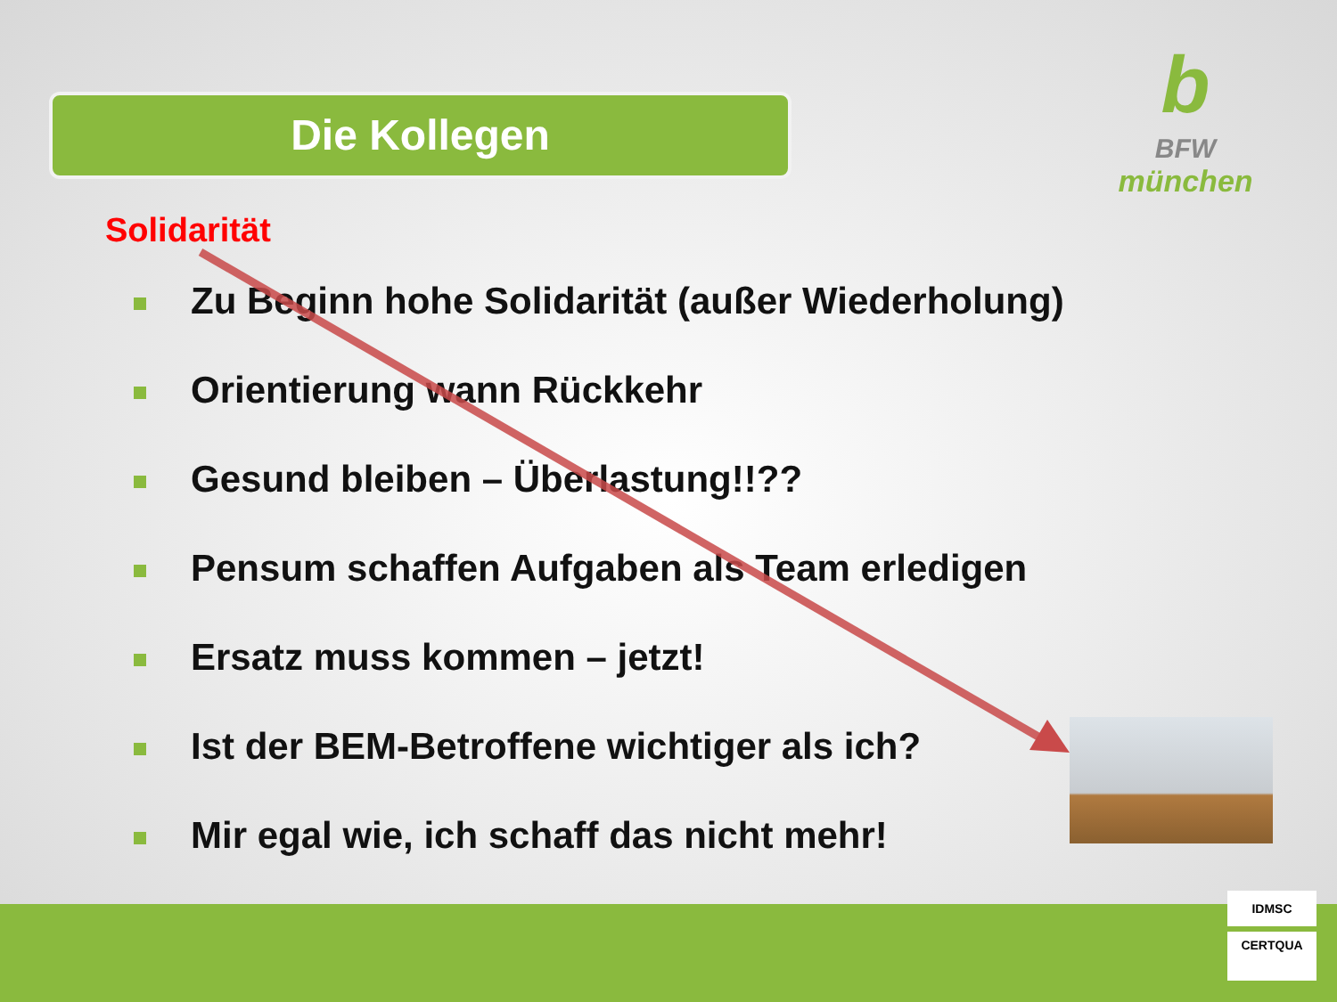Die Kollegen
b
BFW
münchen
Solidarität
Zu Beginn hohe Solidarität (außer Wiederholung)
Orientierung wann Rückkehr
Gesund bleiben – Überlastung!!??
Pensum schaffen Aufgaben als Team erledigen
Ersatz muss kommen – jetzt!
Ist der BEM-Betroffene wichtiger als ich?
Mir egal wie, ich schaff das nicht mehr!
IDMSC
CERTQUA